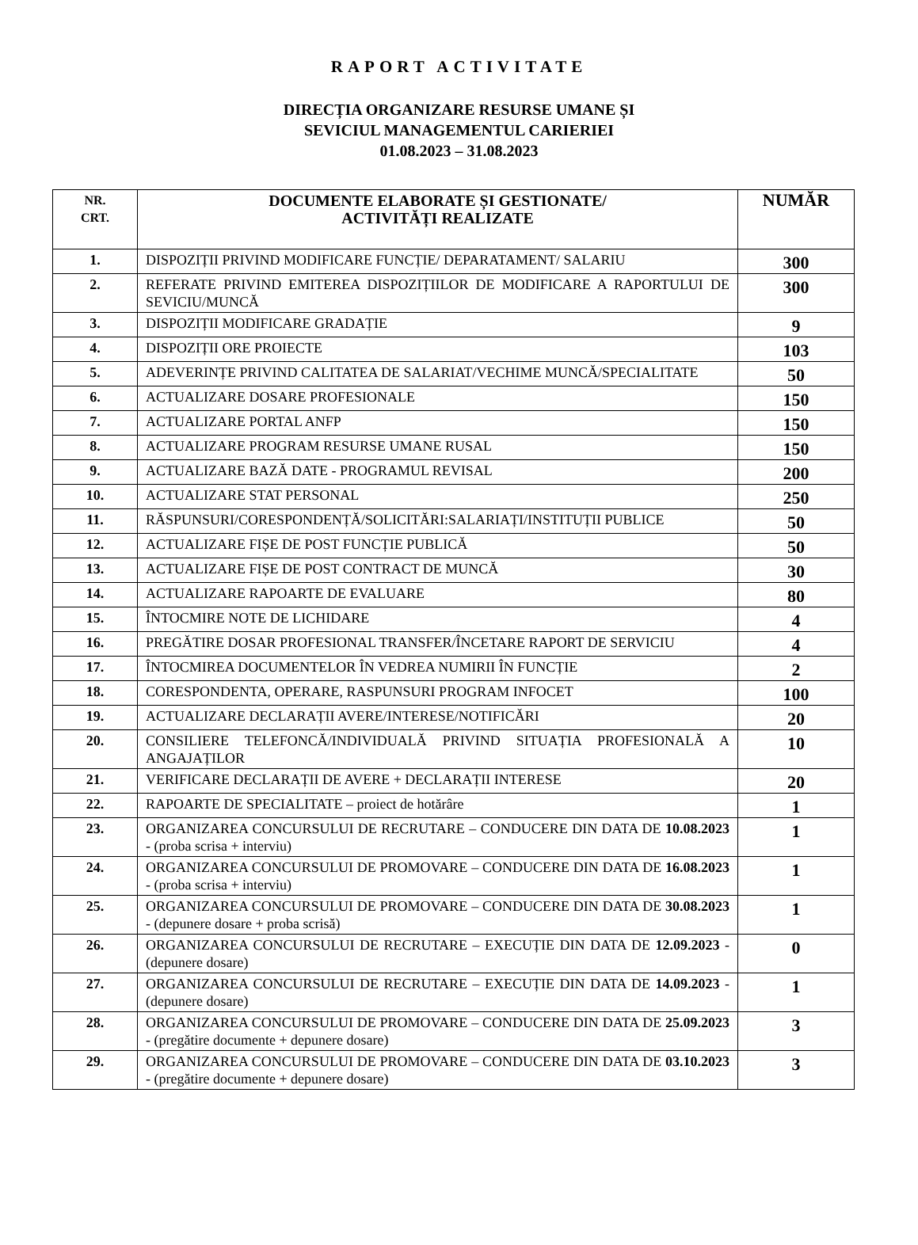RAPORT ACTIVITATE
DIRECȚIA ORGANIZARE RESURSE UMANE ȘI
SEVICIUL MANAGEMENTUL CARIERIEI
01.08.2023 – 31.08.2023
| NR. CRT. | DOCUMENTE ELABORATE ȘI GESTIONATE/ ACTIVITĂȚI REALIZATE | NUMĂR |
| --- | --- | --- |
| 1. | DISPOZIȚII PRIVIND MODIFICARE FUNCȚIE/ DEPARATAMENT/ SALARIU | 300 |
| 2. | REFERATE PRIVIND EMITEREA DISPOZIȚIILOR DE MODIFICARE A RAPORTULUI DE SEVICIU/MUNCĂ | 300 |
| 3. | DISPOZIȚII MODIFICARE GRADAȚIE | 9 |
| 4. | DISPOZIȚII ORE PROIECTE | 103 |
| 5. | ADEVERINȚE PRIVIND CALITATEA DE SALARIAT/VECHIME MUNCĂ/SPECIALITATE | 50 |
| 6. | ACTUALIZARE DOSARE PROFESIONALE | 150 |
| 7. | ACTUALIZARE PORTAL ANFP | 150 |
| 8. | ACTUALIZARE PROGRAM RESURSE UMANE RUSAL | 150 |
| 9. | ACTUALIZARE BAZĂ DATE - PROGRAMUL REVISAL | 200 |
| 10. | ACTUALIZARE STAT PERSONAL | 250 |
| 11. | RĂSPUNSURI/CORESPONDENȚĂ/SOLICITĂRI:SALARIAȚI/INSTITUȚII PUBLICE | 50 |
| 12. | ACTUALIZARE FIȘE DE POST FUNCȚIE PUBLICĂ | 50 |
| 13. | ACTUALIZARE FIȘE DE POST CONTRACT DE MUNCĂ | 30 |
| 14. | ACTUALIZARE RAPOARTE DE EVALUARE | 80 |
| 15. | ÎNTOCMIRE NOTE DE LICHIDARE | 4 |
| 16. | PREGĂTIRE DOSAR PROFESIONAL TRANSFER/ÎNCETARE RAPORT DE SERVICIU | 4 |
| 17. | ÎNTOCMIREA DOCUMENTELOR ÎN VEDREA NUMIRII ÎN FUNCȚIE | 2 |
| 18. | CORESPONDENTA, OPERARE, RASPUNSURI PROGRAM INFOCET | 100 |
| 19. | ACTUALIZARE DECLARAȚII AVERE/INTERESE/NOTIFICĂRI | 20 |
| 20. | CONSILIERE TELEFONCĂ/INDIVIDUALĂ PRIVIND SITUAȚIA PROFESIONALĂ A ANGAJAȚILOR | 10 |
| 21. | VERIFICARE DECLARAȚII DE AVERE + DECLARAȚII INTERESE | 20 |
| 22. | RAPOARTE DE SPECIALITATE – proiect de hotărâre | 1 |
| 23. | ORGANIZAREA CONCURSULUI DE RECRUTARE – CONDUCERE DIN DATA DE 10.08.2023 - (proba scrisa + interviu) | 1 |
| 24. | ORGANIZAREA CONCURSULUI DE PROMOVARE – CONDUCERE DIN DATA DE 16.08.2023 - (proba scrisa + interviu) | 1 |
| 25. | ORGANIZAREA CONCURSULUI DE PROMOVARE – CONDUCERE DIN DATA DE 30.08.2023 - (depunere dosare + proba scrisă) | 1 |
| 26. | ORGANIZAREA CONCURSULUI DE RECRUTARE – EXECUȚIE DIN DATA DE 12.09.2023 - (depunere dosare) | 0 |
| 27. | ORGANIZAREA CONCURSULUI DE RECRUTARE – EXECUȚIE DIN DATA DE 14.09.2023 - (depunere dosare) | 1 |
| 28. | ORGANIZAREA CONCURSULUI DE PROMOVARE – CONDUCERE DIN DATA DE 25.09.2023 - (pregătire documente + depunere dosare) | 3 |
| 29. | ORGANIZAREA CONCURSULUI DE PROMOVARE – CONDUCERE DIN DATA DE 03.10.2023 - (pregătire documente + depunere dosare) | 3 |